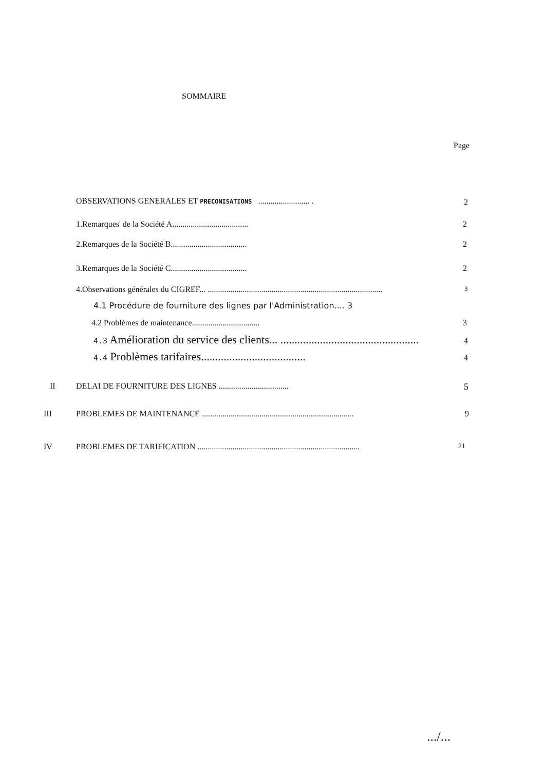SOMMAIRE
Page
OBSERVATIONS GENERALES ET PRECONISATIONS ......................... . 2
1.Remarques' de la Société A..................................... 2
2.Remarques de la Société B..................................... 2
3.Remarques de la Société C..................................... 2
4.Observations générales du CIGREF... ..................................................................................... 3
4.1 Procédure de fourniture des lignes par l'Administration.... 3
4.2 Problèmes de maintenance................................. 3
4.3 Amélioration du service des clients... ................................................. 4
4.4 Problèmes tarifaires..................................... 4
II DELAI DE FOURNITURE DES LIGNES .................................. 5
III PROBLEMES DE MAINTENANCE .......................................................................... 9
IV PROBLEMES DE TARIFICATION ............................................................................... 21
.../...